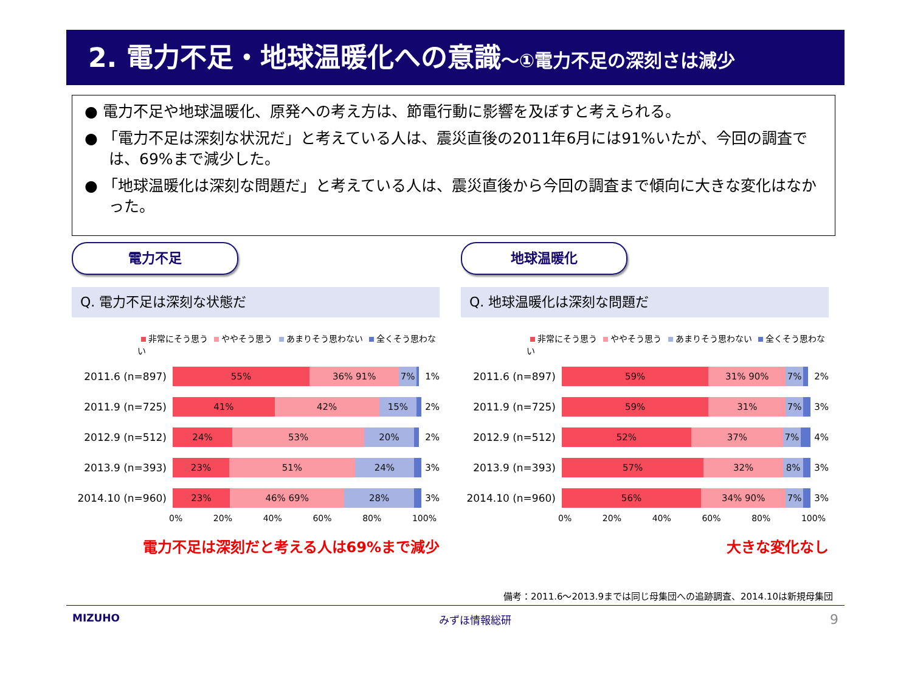2. 電力不足・地球温暖化への意識～①電力不足の深刻さは減少
● 電力不足や地球温暖化、原発への考え方は、節電行動に影響を及ぼすと考えられる。
● 「電力不足は深刻な状況だ」と考えている人は、震災直後の2011年6月には91%いたが、今回の調査では、69%まで減少した。
● 「地球温暖化は深刻な問題だ」と考えている人は、震災直後から今回の調査まで傾向に大きな変化はなかった。
電力不足
Q. 電力不足は深刻な状態だ
非常にそう思う ややそう思う あまりそう思わない 全くそう思わない
2011.6 (n=897)
55% 36% 91% 7%
1%
2011.9 (n=725)
41% 42% 15%
2%
2012.9 (n=512)
24% 53% 20%
2%
2013.9 (n=393)
23% 51% 24%
3%
2014.10 (n=960)
23% 46% 69% 28%
3%
0% 20% 40% 60% 80% 100%
電力不足は深刻だと考える人は69%まで減少
地球温暖化
Q. 地球温暖化は深刻な問題だ
非常にそう思う ややそう思う あまりそう思わない 全くそう思わない
2011.6 (n=897)
59% 31% 90% 7%
2%
2011.9 (n=725)
59% 31% 7%
3%
2012.9 (n=512)
52% 37% 7%
4%
2013.9 (n=393)
57% 32% 8%
3%
2014.10 (n=960)
56% 34% 90% 7%
3%
0% 20% 40% 60% 80% 100%
大きな変化なし
備考：2011.6～2013.9までは同じ母集団への追跡調査、2014.10は新規母集団
MIZUHO みずほ情報総研 9